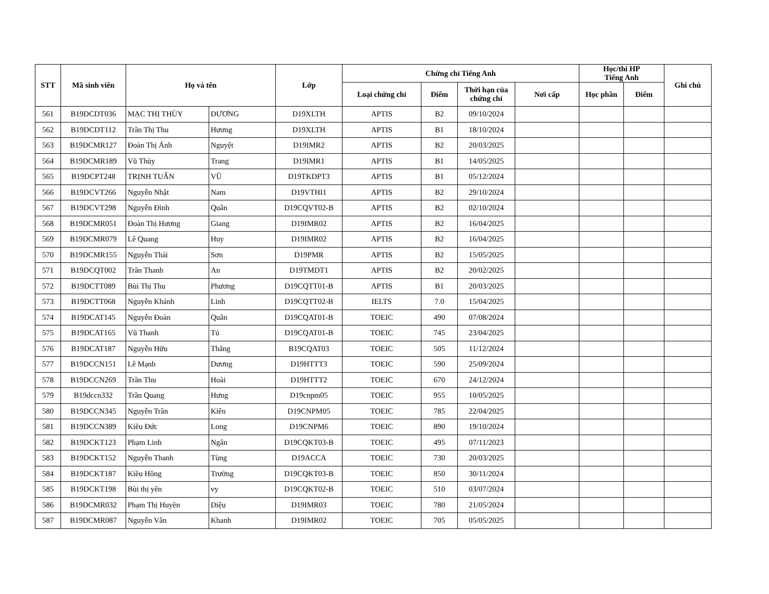| STT | Mã sinh viên | Họ và tên | | Lớp | Chứng chỉ Tiếng Anh | | | | Học/thi HP Tiếng Anh | | Ghi chú |
| --- | --- | --- | --- | --- | --- | --- | --- | --- | --- | --- | --- |
| | | | | | Loại chứng chỉ | Điểm | Thời hạn của chứng chỉ | Nơi cấp | Học phần | Điểm | |
| 561 | B19DCDT036 | MẠC THỊ THÙY | DƯƠNG | D19XLTH | APTIS | B2 | 09/10/2024 | | | | |
| 562 | B19DCDT112 | Trần Thị Thu | Hương | D19XLTH | APTIS | B1 | 18/10/2024 | | | | |
| 563 | B19DCMR127 | Đoàn Thị Ánh | Nguyệt | D19IMR2 | APTIS | B2 | 20/03/2025 | | | | |
| 564 | B19DCMR189 | Vũ Thùy | Trang | D19IMR1 | APTIS | B1 | 14/05/2025 | | | | |
| 565 | B19DCPT248 | TRỊNH TUẤN | VŨ | D19TKDPT3 | APTIS | B1 | 05/12/2024 | | | | |
| 566 | B19DCVT266 | Nguyễn Nhật | Nam | D19VTHI1 | APTIS | B2 | 29/10/2024 | | | | |
| 567 | B19DCVT298 | Nguyễn Đình | Quân | D19CQVT02-B | APTIS | B2 | 02/10/2024 | | | | |
| 568 | B19DCMR051 | Đoàn Thị Hương | Giang | D19IMR02 | APTIS | B2 | 16/04/2025 | | | | |
| 569 | B19DCMR079 | Lê Quang | Huy | D19IMR02 | APTIS | B2 | 16/04/2025 | | | | |
| 570 | B19DCMR155 | Nguyễn Thái | Sơn | D19PMR | APTIS | B2 | 15/05/2025 | | | | |
| 571 | B19DCQT002 | Trần Thanh | An | D19TMDT1 | APTIS | B2 | 20/02/2025 | | | | |
| 572 | B19DCTT089 | Bùi Thị Thu | Phương | D19CQTT01-B | APTIS | B1 | 20/03/2025 | | | | |
| 573 | B19DCTT068 | Nguyễn Khánh | Linh | D19CQTT02-B | IELTS | 7.0 | 15/04/2025 | | | | |
| 574 | B19DCAT145 | Nguyễn Đoàn | Quân | D19CQAT01-B | TOEIC | 490 | 07/08/2024 | | | | |
| 575 | B19DCAT165 | Vũ Thanh | Tú | D19CQAT01-B | TOEIC | 745 | 23/04/2025 | | | | |
| 576 | B19DCAT187 | Nguyễn Hữu | Thắng | B19CQAT03 | TOEIC | 505 | 11/12/2024 | | | | |
| 577 | B19DCCN151 | Lê Mạnh | Dương | D19HTTT3 | TOEIC | 590 | 25/09/2024 | | | | |
| 578 | B19DCCN269 | Trần Thu | Hoài | D19HTTT2 | TOEIC | 670 | 24/12/2024 | | | | |
| 579 | B19dccn332 | Trần Quang | Hưng | D19cnpm05 | TOEIC | 955 | 10/05/2025 | | | | |
| 580 | B19DCCN345 | Nguyễn Trần | Kiên | D19CNPM05 | TOEIC | 785 | 22/04/2025 | | | | |
| 581 | B19DCCN389 | Kiều Đức | Long | D19CNPM6 | TOEIC | 890 | 19/10/2024 | | | | |
| 582 | B19DCKT123 | Phạm Linh | Ngân | D19CQKT03-B | TOEIC | 495 | 07/11/2023 | | | | |
| 583 | B19DCKT152 | Nguyễn Thanh | Tùng | D19ACCA | TOEIC | 730 | 20/03/2025 | | | | |
| 584 | B19DCKT187 | Kiều Hồng | Trường | D19CQKT03-B | TOEIC | 850 | 30/11/2024 | | | | |
| 585 | B19DCKT198 | Bùi thị yến | vy | D19CQKT02-B | TOEIC | 510 | 03/07/2024 | | | | |
| 586 | B19DCMR032 | Phạm Thị Huyền | Diệu | D19IMR03 | TOEIC | 780 | 21/05/2024 | | | | |
| 587 | B19DCMR087 | Nguyễn Vân | Khanh | D19IMR02 | TOEIC | 705 | 05/05/2025 | | | | |